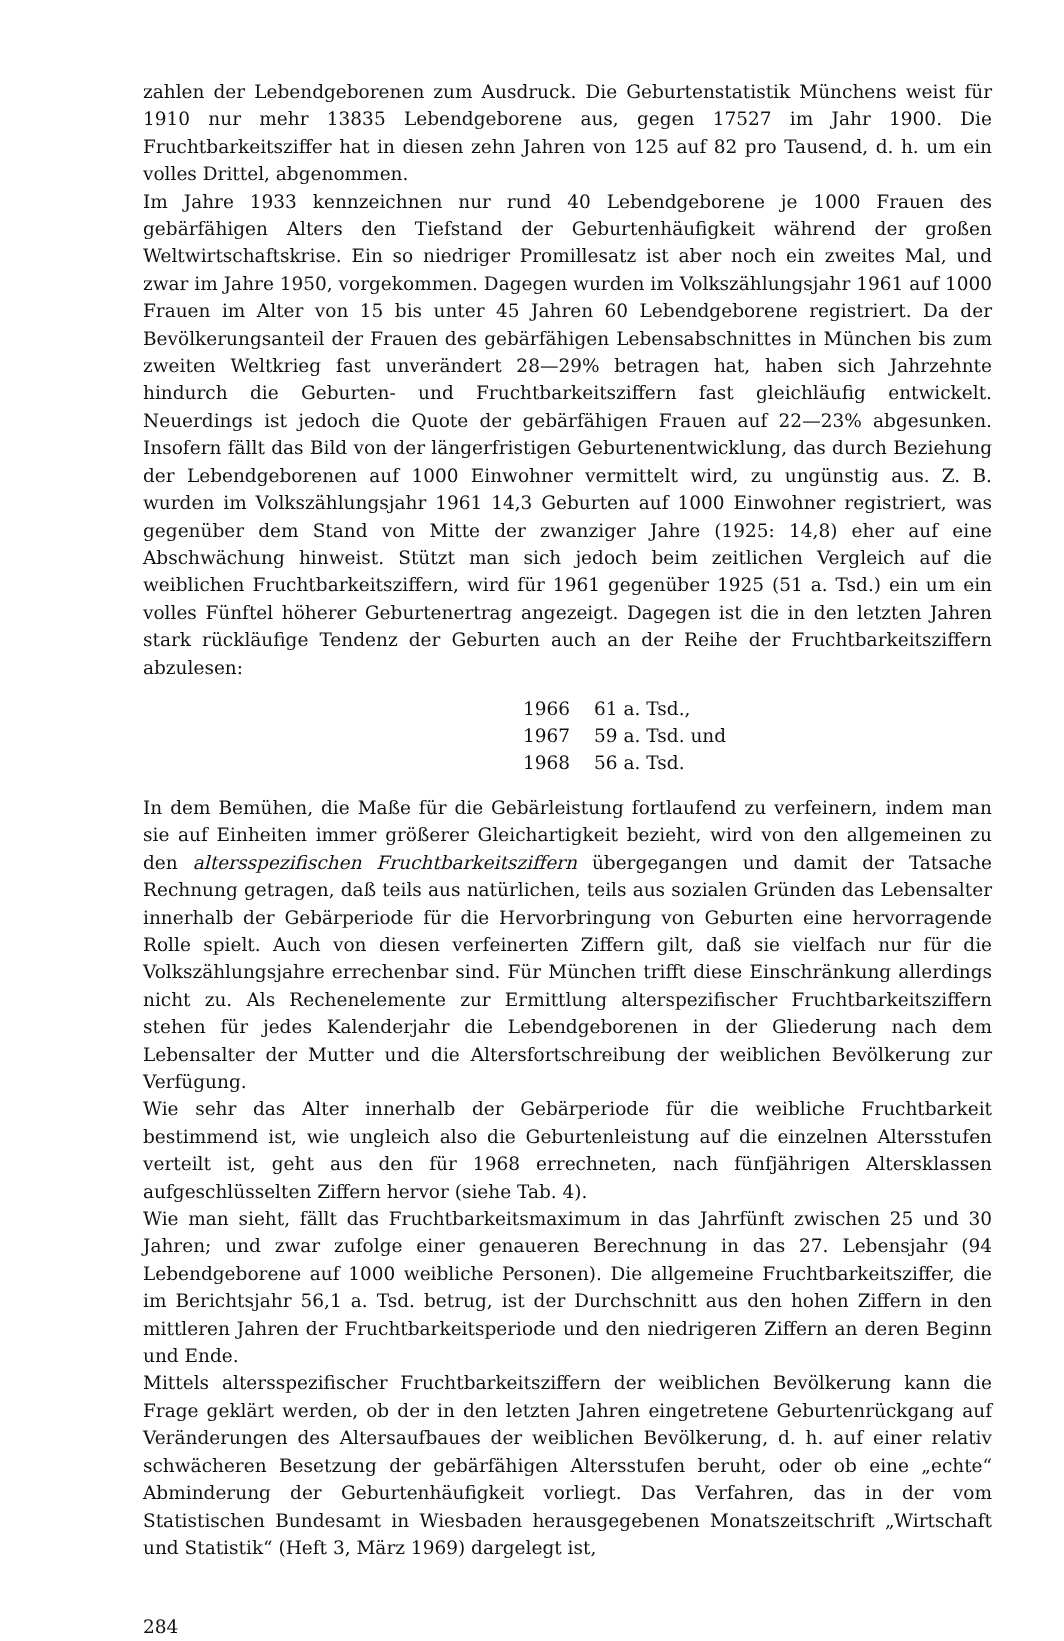zahlen der Lebendgeborenen zum Ausdruck. Die Geburtenstatistik Münchens weist für 1910 nur mehr 13835 Lebendgeborene aus, gegen 17527 im Jahr 1900. Die Fruchtbarkeitsziffer hat in diesen zehn Jahren von 125 auf 82 pro Tausend, d. h. um ein volles Drittel, abgenommen.
Im Jahre 1933 kennzeichnen nur rund 40 Lebendgeborene je 1000 Frauen des gebärfähigen Alters den Tiefstand der Geburtenhäufigkeit während der großen Weltwirtschaftskrise. Ein so niedriger Promillesatz ist aber noch ein zweites Mal, und zwar im Jahre 1950, vorgekommen. Dagegen wurden im Volkszählungsjahr 1961 auf 1000 Frauen im Alter von 15 bis unter 45 Jahren 60 Lebendgeborene registriert. Da der Bevölkerungsanteil der Frauen des gebärfähigen Lebensabschnittes in München bis zum zweiten Weltkrieg fast unverändert 28—29% betragen hat, haben sich Jahrzehnte hindurch die Geburten- und Fruchtbarkeitsziffern fast gleichläufig entwickelt. Neuerdings ist jedoch die Quote der gebärfähigen Frauen auf 22—23% abgesunken. Insofern fällt das Bild von der längerfristigen Geburtenentwicklung, das durch Beziehung der Lebendgeborenen auf 1000 Einwohner vermittelt wird, zu ungünstig aus. Z. B. wurden im Volkszählungsjahr 1961 14,3 Geburten auf 1000 Einwohner registriert, was gegenüber dem Stand von Mitte der zwanziger Jahre (1925: 14,8) eher auf eine Abschwächung hinweist. Stützt man sich jedoch beim zeitlichen Vergleich auf die weiblichen Fruchtbarkeitsziffern, wird für 1961 gegenüber 1925 (51 a. Tsd.) ein um ein volles Fünftel höherer Geburtenertrag angezeigt. Dagegen ist die in den letzten Jahren stark rückläufige Tendenz der Geburten auch an der Reihe der Fruchtbarkeitsziffern abzulesen:
| 1966 | 61 a. Tsd., |
| 1967 | 59 a. Tsd. und |
| 1968 | 56 a. Tsd. |
In dem Bemühen, die Maße für die Gebärleistung fortlaufend zu verfeinern, indem man sie auf Einheiten immer größerer Gleichartigkeit bezieht, wird von den allgemeinen zu den altersspezifischen Fruchtbarkeitsziffern übergegangen und damit der Tatsache Rechnung getragen, daß teils aus natürlichen, teils aus sozialen Gründen das Lebensalter innerhalb der Gebärperiode für die Hervorbringung von Geburten eine hervorragende Rolle spielt. Auch von diesen verfeinerten Ziffern gilt, daß sie vielfach nur für die Volkszählungsjahre errechenbar sind. Für München trifft diese Einschränkung allerdings nicht zu. Als Rechenelemente zur Ermittlung alterspezifischer Fruchtbarkeitsziffern stehen für jedes Kalenderjahr die Lebendgeborenen in der Gliederung nach dem Lebensalter der Mutter und die Altersfortschreibung der weiblichen Bevölkerung zur Verfügung.
Wie sehr das Alter innerhalb der Gebärperiode für die weibliche Fruchtbarkeit bestimmend ist, wie ungleich also die Geburtenleistung auf die einzelnen Altersstufen verteilt ist, geht aus den für 1968 errechneten, nach fünfjährigen Altersklassen aufgeschlüsselten Ziffern hervor (siehe Tab. 4).
Wie man sieht, fällt das Fruchtbarkeitsmaximum in das Jahrfünft zwischen 25 und 30 Jahren; und zwar zufolge einer genaueren Berechnung in das 27. Lebensjahr (94 Lebendgeborene auf 1000 weibliche Personen). Die allgemeine Fruchtbarkeitsziffer, die im Berichtsjahr 56,1 a. Tsd. betrug, ist der Durchschnitt aus den hohen Ziffern in den mittleren Jahren der Fruchtbarkeitsperiode und den niedrigeren Ziffern an deren Beginn und Ende.
Mittels altersspezifischer Fruchtbarkeitsziffern der weiblichen Bevölkerung kann die Frage geklärt werden, ob der in den letzten Jahren eingetretene Geburtenrückgang auf Veränderungen des Altersaufbaues der weiblichen Bevölkerung, d. h. auf einer relativ schwächeren Besetzung der gebärfähigen Altersstufen beruht, oder ob eine „echte“ Abminderung der Geburtenhäufigkeit vorliegt. Das Verfahren, das in der vom Statistischen Bundesamt in Wiesbaden herausgegebenen Monatszeitschrift „Wirtschaft und Statistik“ (Heft 3, März 1969) dargelegt ist,
284